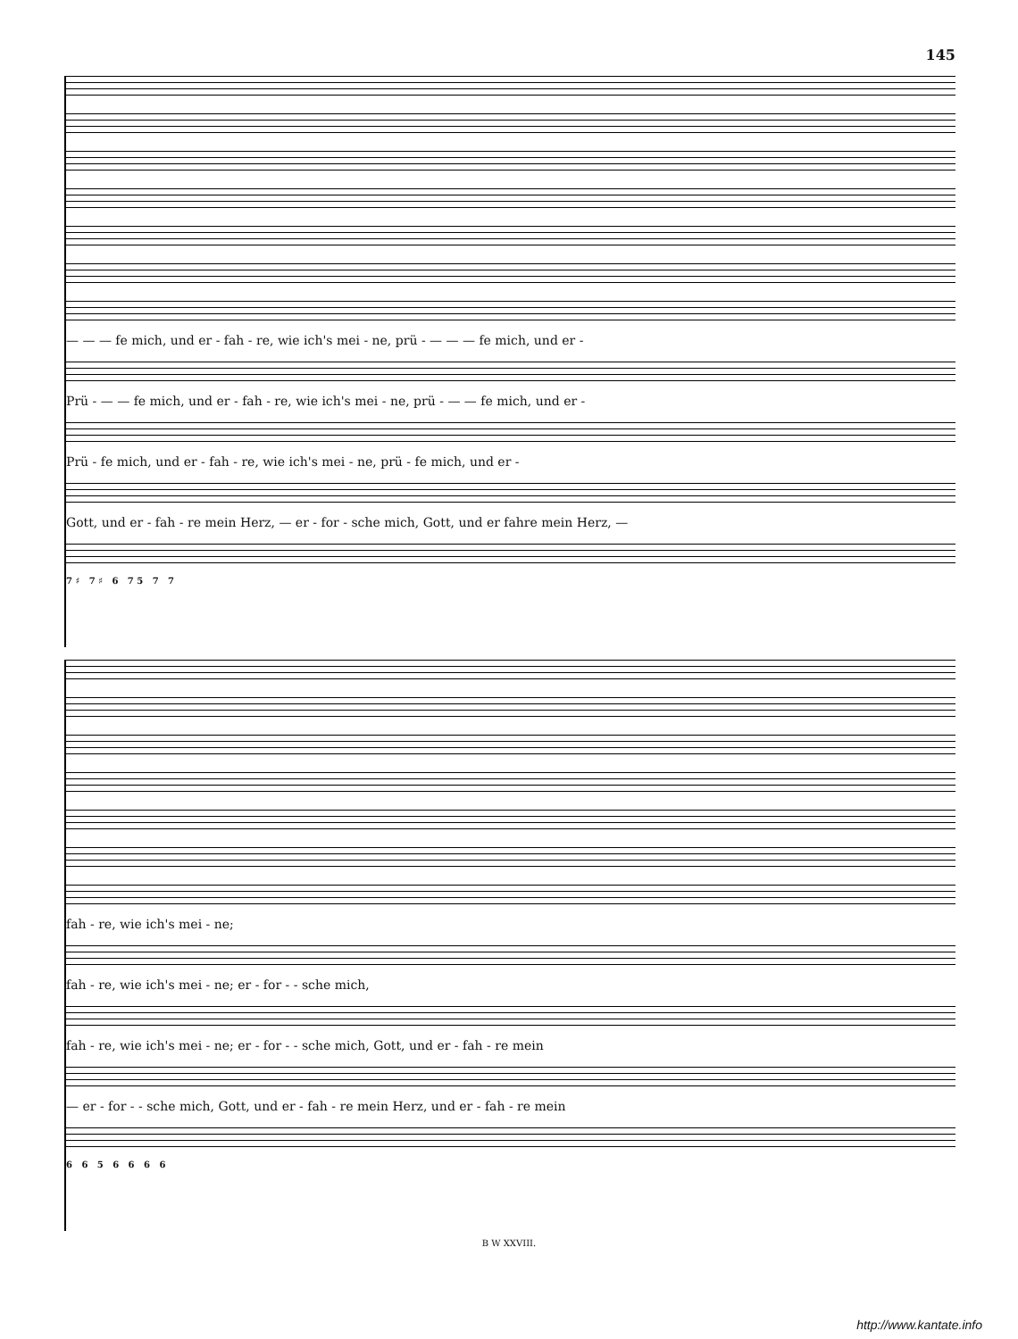145
— — — fe mich, und er - fah - re, wie ich's mei - ne, prü - — — — fe mich, und er -
Prü - — — fe mich, und er - fah - re, wie ich's mei - ne, prü - — — fe mich, und er -
Prü - fe mich, und er - fah - re, wie ich's mei - ne, prü - fe mich, und er -
Gott, und er - fah - re mein Herz, — er - for - sche mich, Gott, und er fahre mein Herz, —
7 ♯ 7 ♯ 6 7 5 7 7
fah - re, wie ich's mei - ne;
fah - re, wie ich's mei - ne; er - for - - sche mich,
fah - re, wie ich's mei - ne; er - for - - sche mich, Gott, und er - fah - re mein
— er - for - - sche mich, Gott, und er - fah - re mein Herz, und er - fah - re mein
6 6 5 6 6 6 6
B W XXVIII.
http://www.kantate.info